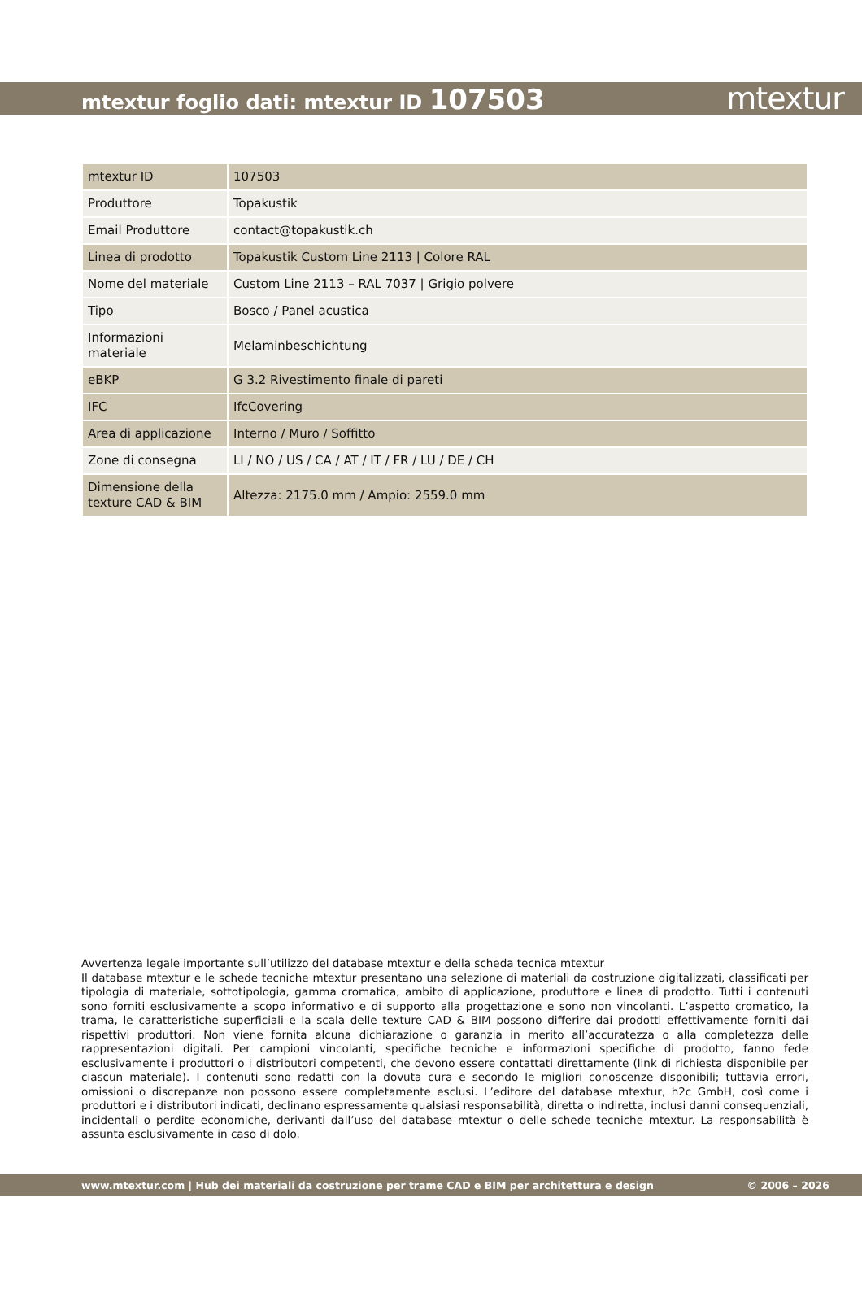mtextur foglio dati: mtextur ID 107503
mtextur
| mtextur ID | 107503 |
| Produttore | Topakustik |
| Email Produttore | contact@topakustik.ch |
| Linea di prodotto | Topakustik Custom Line 2113 / Colore RAL |
| Nome del materiale | Custom Line 2113 – RAL 7037 / Grigio polvere |
| Tipo | Bosco / Panel acustica |
| Informazioni materiale | Melaminbeschichtung |
| eBKP | G 3.2 Rivestimento finale di pareti |
| IFC | IfcCovering |
| Area di applicazione | Interno / Muro / Soffitto |
| Zone di consegna | LI / NO / US / CA / AT / IT / FR / LU / DE / CH |
| Dimensione della texture CAD & BIM | Altezza: 2175.0 mm / Ampio: 2559.0 mm |
Avvertenza legale importante sull’utilizzo del database mtextur e della scheda tecnica mtextur
Il database mtextur e le schede tecniche mtextur presentano una selezione di materiali da costruzione digitalizzati, classificati per tipologia di materiale, sottotipologia, gamma cromatica, ambito di applicazione, produttore e linea di prodotto. Tutti i contenuti sono forniti esclusivamente a scopo informativo e di supporto alla progettazione e sono non vincolanti. L’aspetto cromatico, la trama, le caratteristiche superficiali e la scala delle texture CAD & BIM possono differire dai prodotti effettivamente forniti dai rispettivi produttori. Non viene fornita alcuna dichiarazione o garanzia in merito all’accuratezza o alla completezza delle rappresentazioni digitali. Per campioni vincolanti, specifiche tecniche e informazioni specifiche di prodotto, fanno fede esclusivamente i produttori o i distributori competenti, che devono essere contattati direttamente (link di richiesta disponibile per ciascun materiale). I contenuti sono redatti con la dovuta cura e secondo le migliori conoscenze disponibili; tuttavia errori, omissioni o discrepanze non possono essere completamente esclusi. L’editore del database mtextur, h2c GmbH, così come i produttori e i distributori indicati, declinano espressamente qualsiasi responsabilità, diretta o indiretta, inclusi danni consequenziali, incidentali o perdite economiche, derivanti dall’uso del database mtextur o delle schede tecniche mtextur. La responsabilità è assunta esclusivamente in caso di dolo.
www.mtextur.com | Hub dei materiali da costruzione per trame CAD e BIM per architettura e design © 2006 – 2026